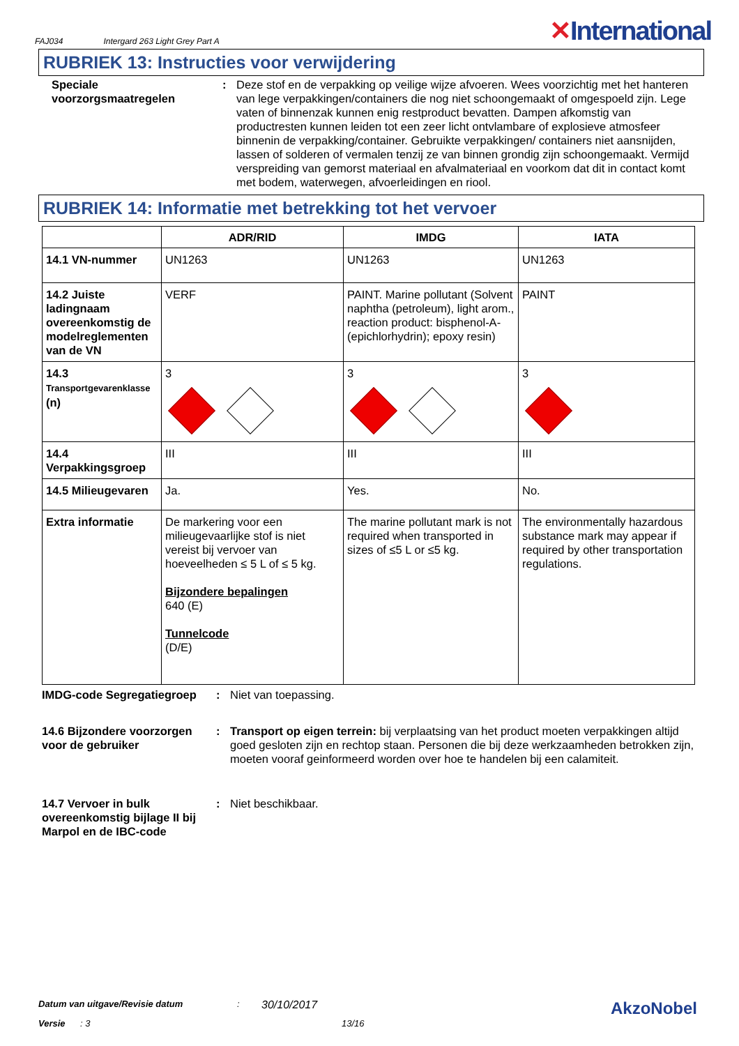FAJ034 Intergard 263 Light Grey Part A ✕International
RUBRIEK 13: Instructies voor verwijdering
Speciale voorzorgsmaatregelen
: Deze stof en de verpakking op veilige wijze afvoeren. Wees voorzichtig met het hanteren van lege verpakkingen/containers die nog niet schoongemaakt of omgespoeld zijn. Lege vaten of binnenzak kunnen enig restproduct bevatten. Dampen afkomstig van productresten kunnen leiden tot een zeer licht ontvlambare of explosieve atmosfeer binnenin de verpakking/container. Gebruikte verpakkingen/ containers niet aansnijden, lassen of solderen of vermalen tenzij ze van binnen grondig zijn schoongemaakt. Vermijd verspreiding van gemorst materiaal en afvalmateriaal en voorkom dat dit in contact komt met bodem, waterwegen, afvoerleidingen en riool.
RUBRIEK 14: Informatie met betrekking tot het vervoer
| | ADR/RID | IMDG | IATA |
| --- | --- | --- | --- |
| 14.1 VN-nummer | UN1263 | UN1263 | UN1263 |
| 14.2 Juiste ladingnaam overeenkomstig de modelreglementen van de VN | VERF | PAINT. Marine pollutant (Solvent naphtha (petroleum), light arom., reaction product: bisphenol-A-(epichlorhydrin); epoxy resin) | PAINT |
| 14.3 Transportgevarenklasse (n) | 3 | 3 | 3 |
| 14.4 Verpakkingsgroep | III | III | III |
| 14.5 Milieugevaren | Ja. | Yes. | No. |
| Extra informatie | De markering voor een milieugevaarlijke stof is niet vereist bij vervoer van hoeveelheden ≤ 5 L of ≤ 5 kg. Bijzondere bepalingen 640 (E) Tunnelcode (D/E) | The marine pollutant mark is not required when transported in sizes of ≤5 L or ≤5 kg. | The environmentally hazardous substance mark may appear if required by other transportation regulations. |
IMDG-code Segregatiegroep : Niet van toepassing.
14.6 Bijzondere voorzorgen voor de gebruiker
: Transport op eigen terrein: bij verplaatsing van het product moeten verpakkingen altijd goed gesloten zijn en rechtop staan. Personen die bij deze werkzaamheden betrokken zijn, moeten vooraf geinformeerd worden over hoe te handelen bij een calamiteit.
14.7 Vervoer in bulk overeenkomstig bijlage II bij Marpol en de IBC-code
: Niet beschikbaar.
Datum van uitgave/Revisie datum: 30/10/2017 AkzoNobel
Versie: 3 13/16